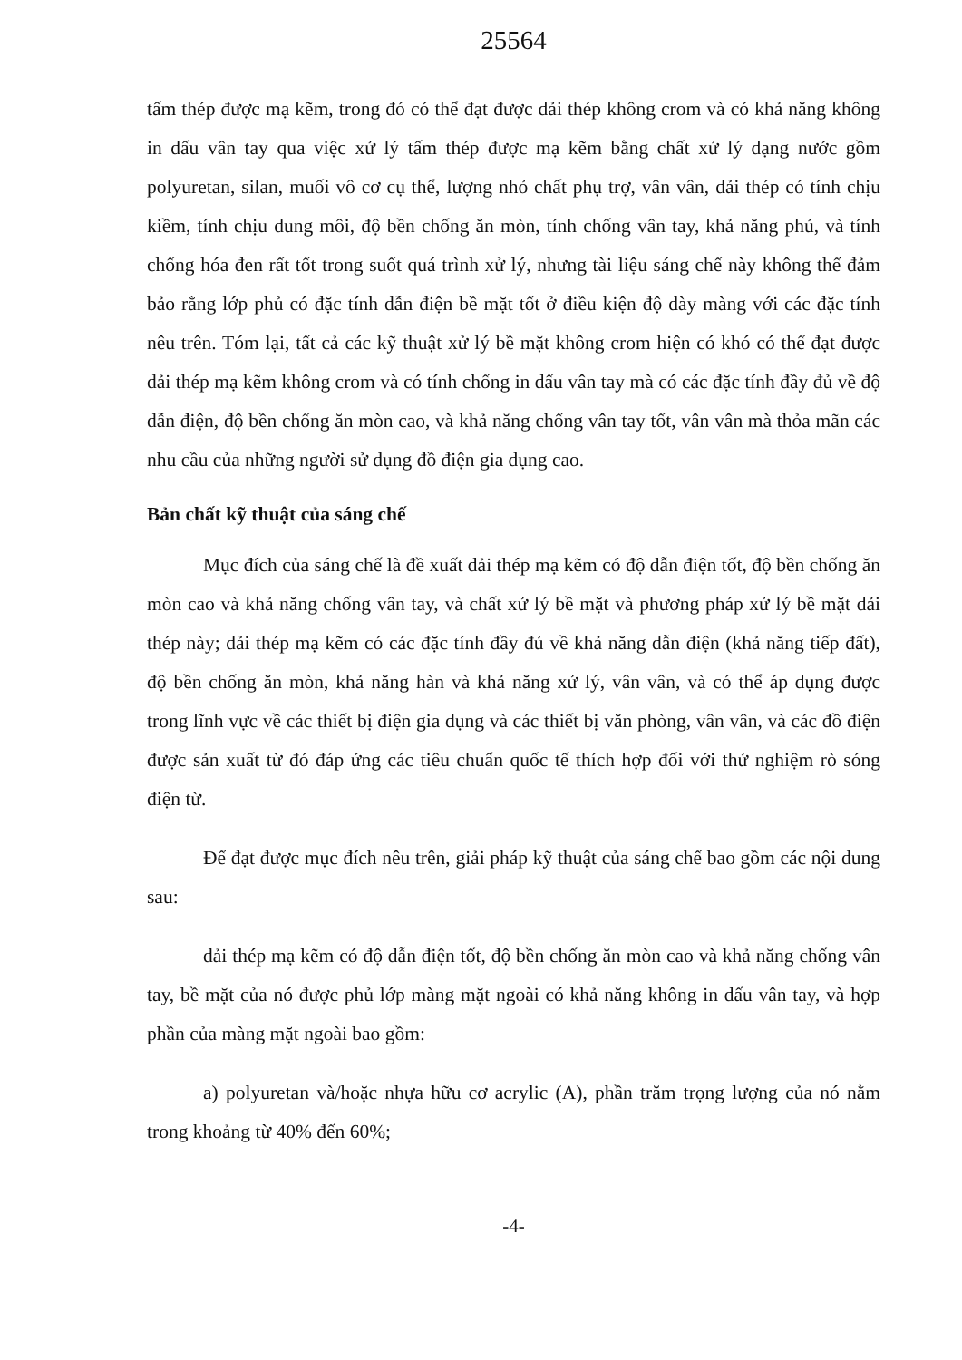25564
tấm thép được mạ kẽm, trong đó có thể đạt được dải thép không crom và có khả năng không in dấu vân tay qua việc xử lý tấm thép được mạ kẽm bằng chất xử lý dạng nước gồm polyuretan, silan, muối vô cơ cụ thể, lượng nhỏ chất phụ trợ, vân vân, dải thép có tính chịu kiềm, tính chịu dung môi, độ bền chống ăn mòn, tính chống vân tay, khả năng phủ, và tính chống hóa đen rất tốt trong suốt quá trình xử lý, nhưng tài liệu sáng chế này không thể đảm bảo rằng lớp phủ có đặc tính dẫn điện bề mặt tốt ở điều kiện độ dày màng với các đặc tính nêu trên. Tóm lại, tất cả các kỹ thuật xử lý bề mặt không crom hiện có khó có thể đạt được dải thép mạ kẽm không crom và có tính chống in dấu vân tay mà có các đặc tính đầy đủ về độ dẫn điện, độ bền chống ăn mòn cao, và khả năng chống vân tay tốt, vân vân mà thỏa mãn các nhu cầu của những người sử dụng đồ điện gia dụng cao.
Bản chất kỹ thuật của sáng chế
Mục đích của sáng chế là đề xuất dải thép mạ kẽm có độ dẫn điện tốt, độ bền chống ăn mòn cao và khả năng chống vân tay, và chất xử lý bề mặt và phương pháp xử lý bề mặt dải thép này; dải thép mạ kẽm có các đặc tính đầy đủ về khả năng dẫn điện (khả năng tiếp đất), độ bền chống ăn mòn, khả năng hàn và khả năng xử lý, vân vân, và có thể áp dụng được trong lĩnh vực về các thiết bị điện gia dụng và các thiết bị văn phòng, vân vân, và các đồ điện được sản xuất từ đó đáp ứng các tiêu chuẩn quốc tế thích hợp đối với thử nghiệm rò sóng điện từ.
Để đạt được mục đích nêu trên, giải pháp kỹ thuật của sáng chế bao gồm các nội dung sau:
dải thép mạ kẽm có độ dẫn điện tốt, độ bền chống ăn mòn cao và khả năng chống vân tay, bề mặt của nó được phủ lớp màng mặt ngoài có khả năng không in dấu vân tay, và hợp phần của màng mặt ngoài bao gồm:
a) polyuretan và/hoặc nhựa hữu cơ acrylic (A), phần trăm trọng lượng của nó nằm trong khoảng từ 40% đến 60%;
-4-